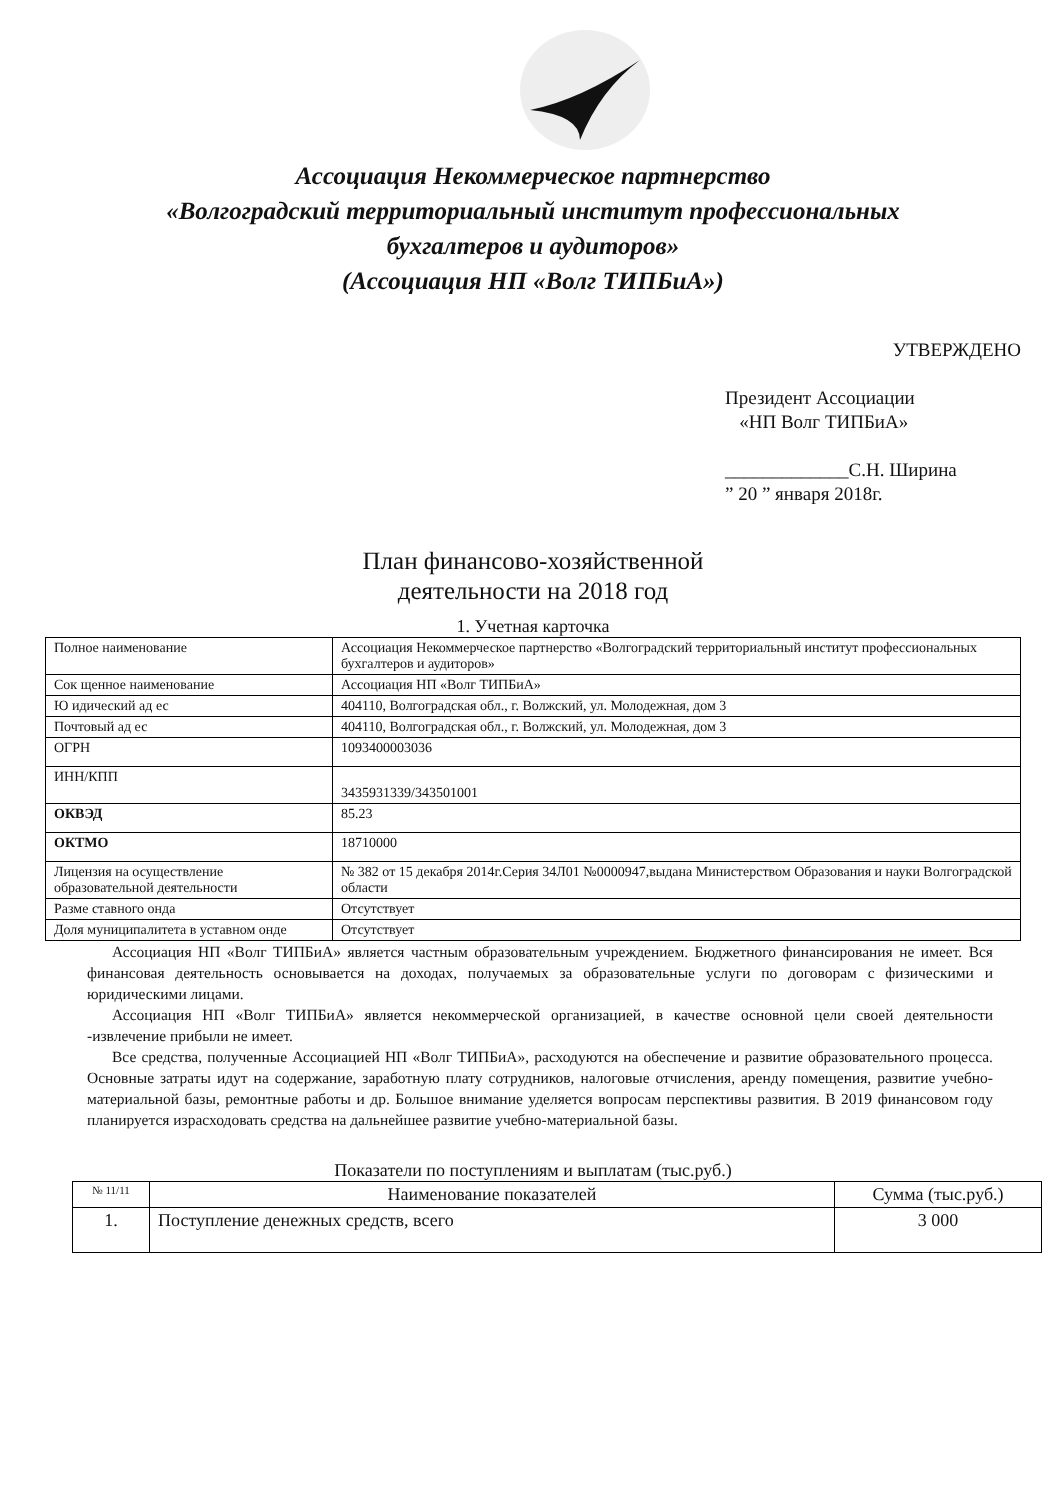Ассоциация Некоммерческое партнерство
«Волгоградский территориальный институт профессиональных
бухгалтеров и аудиторов»
(Ассоциация НП «Волг ТИПБиА»)
УТВЕРЖДЕНО
Президент Ассоциации
«НП Волг ТИПБиА»
_____________С.Н. Ширина
” 20 ” января 2018г.
План финансово-хозяйственной
деятельности на 2018 год
1. Учетная карточка
| Полное наименование | Ассоциация Некоммерческое партнерство «Волгоградский территориальный институт профессиональных бухгалтеров и аудиторов» |
| Сок щенное наименование | Ассоциация НП «Волг ТИПБиА» |
| Ю идический ад ес | 404110, Волгоградская обл., г. Волжский, ул. Молодежная, дом 3 |
| Почтовый ад ес | 404110, Волгоградская обл., г. Волжский, ул. Молодежная, дом 3 |
| ОГРН | 1093400003036 |
| ИНН/КПП | 3435931339/343501001 |
| ОКВЭД | 85.23 |
| ОКТМО | 18710000 |
| Лицензия на осуществление образовательной деятельности | № 382 от 15 декабря 2014г.Серия 34Л01 №0000947,выдана Министерством Образования и науки Волгоградской области |
| Разме ставного онда | Отсутствует |
| Доля муниципалитета в уставном онде | Отсутствует |
Ассоциация НП «Волг ТИПБиА» является частным образовательным учреждением. Бюджетного финансирования не имеет. Вся финансовая деятельность основывается на доходах, получаемых за образовательные услуги по договорам с физическими и юридическими лицами.
Ассоциация НП «Волг ТИПБиА» является некоммерческой организацией, в качестве основной цели своей деятельности -извлечение прибыли не имеет.
Все средства, полученные Ассоциацией НП «Волг ТИПБиА», расходуются на обеспечение и развитие образовательного процесса. Основные затраты идут на содержание, заработную плату сотрудников, налоговые отчисления, аренду помещения, развитие учебно-материальной базы, ремонтные работы и др. Большое внимание уделяется вопросам перспективы развития. В 2019 финансовом году планируется израсходовать средства на дальнейшее развитие учебно-материальной базы.
Показатели по поступлениям и выплатам (тыс.руб.)
| № 11/11 | Наименование показателей | Сумма (тыс.руб.) |
| --- | --- | --- |
| 1. | Поступление денежных средств, всего | 3 000 |